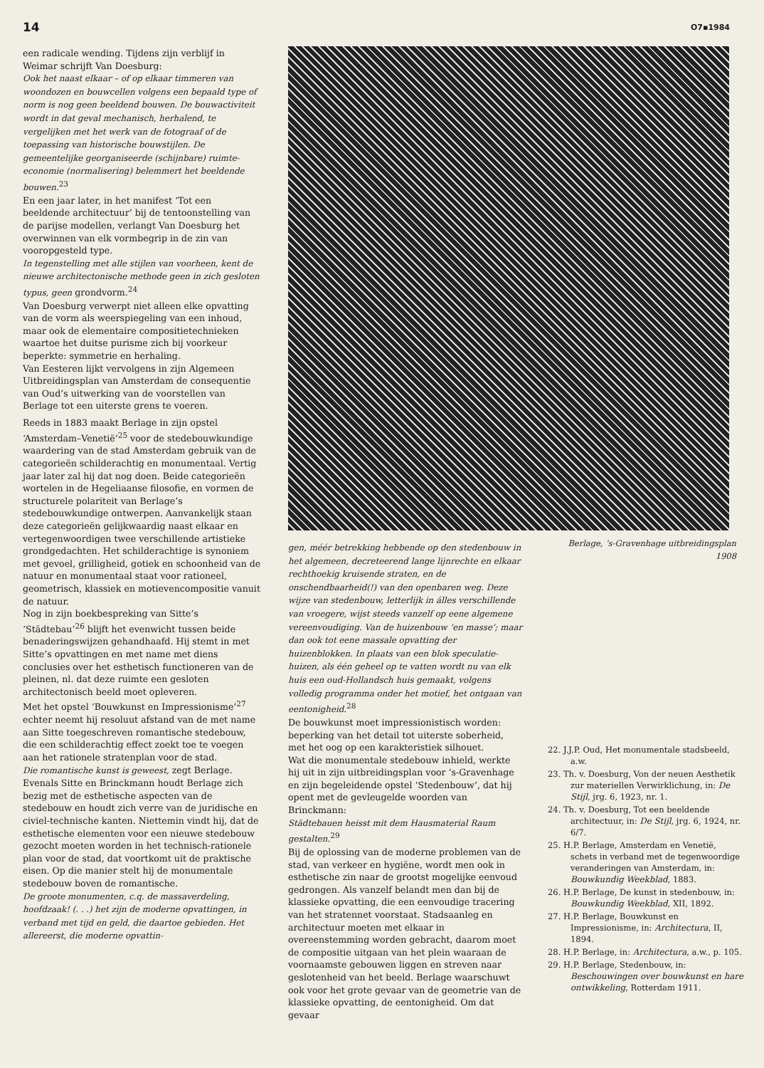14 O7▪1984
een radicale wending. Tijdens zijn verblijf in Weimar schrijft Van Doesburg:
Ook het naast elkaar – of op elkaar timmeren van woondozen en bouwcellen volgens een bepaald type of norm is nog geen beeldend bouwen. De bouwactiviteit wordt in dat geval mechanisch, herhalend, te vergelijken met het werk van de fotograaf of de toepassing van historische bouwstijlen. De gemeentelijke georganiseerde (schijnbare) ruimte-economie (normalisering) belemmert het beeldende bouwen.<sup>23</sup>
En een jaar later, in het manifest ‘Tot een beeldende architectuur’ bij de tentoonstelling van de parijse modellen, verlangt Van Doesburg het overwinnen van elk vormbegrip in de zin van vooropgesteld type.
In tegenstelling met alle stijlen van voorheen, kent de nieuwe architectonische methode geen in zich gesloten typus, geen grondvorm.<sup>24</sup>
Van Doesburg verwerpt niet alleen elke opvatting van de vorm als weerspiegeling van een inhoud, maar ook de elementaire compositietechnieken waartoe het duitse purisme zich bij voorkeur beperkte: symmetrie en herhaling.
Van Eesteren lijkt vervolgens in zijn Algemeen Uitbreidingsplan van Amsterdam de consequentie van Oud’s uitwerking van de voorstellen van Berlage tot een uiterste grens te voeren.
Reeds in 1883 maakt Berlage in zijn opstel ‘Amsterdam–Venetië’<sup>25</sup> voor de stedebouwkundige waardering van de stad Amsterdam gebruik van de categorieën schilderachtig en monumentaal. Vertig jaar later zal hij dat nog doen. Beide categorieën wortelen in de Hegeliaanse filosofie, en vormen de structurele polariteit van Berlage’s stedebouwkundige ontwerpen. Aanvankelijk staan deze categorieën gelijkwaardig naast elkaar en vertegenwoordigen twee verschillende artistieke grondgedachten. Het schilderachtige is synoniem met gevoel, grilligheid, gotiek en schoonheid van de natuur en monumentaal staat voor rationeel, geometrisch, klassiek en motievencompositie vanuit de natuur.
Nog in zijn boekbespreking van Sitte’s ‘Städtebau’<sup>26</sup> blijft het evenwicht tussen beide benaderingswijzen gehandhaafd. Hij stemt in met Sitte’s opvattingen en met name met diens conclusies over het esthetisch functioneren van de pleinen, nl. dat deze ruimte een gesloten architectonisch beeld moet opleveren.
Met het opstel ‘Bouwkunst en Impressionisme’<sup>27</sup> echter neemt hij resoluut afstand van de met name aan Sitte toegeschreven romantische stedebouw, die een schilderachtig effect zoekt toe te voegen aan het rationele stratenplan voor de stad.
Die romantische kunst is geweest, zegt Berlage. Evenals Sitte en Brinckmann houdt Berlage zich bezig met de esthetische aspecten van de stedebouw en houdt zich verre van de juridische en civiel-technische kanten. Niettemin vindt hij, dat de esthetische elementen voor een nieuwe stedebouw gezocht moeten worden in het technisch-rationele plan voor de stad, dat voortkomt uit de praktische eisen. Op die manier stelt hij de monumentale stedebouw boven de romantische.
De groote monumenten, c.q. de massaverdeling, hoofdzaak! (. . .) het zijn de moderne opvattingen, in verband met tijd en geld, die daartoe gebieden. Het allereerst, die moderne opvattin-
Berlage, ’s-Gravenhage uitbreidingsplan
1908
gen, méér betrekking hebbende op den stedenbouw in het algemeen, decreteerend lange lijnrechte en elkaar rechthoekig kruisende straten, en de onschendbaarheid(!) van den openbaren weg. Deze wijze van stedenbouw, letterlijk in álles verschillende van vroegere, wijst steeds vanzelf op eene algemene vereenvoudiging. Van de huizenbouw ‘en masse’; maar dan ook tot eene massale opvatting der huizenblokken. In plaats van een blok speculatie-huizen, als één geheel op te vatten wordt nu van elk huis een oud-Hollandsch huis gemaakt, volgens volledig programma onder het motief, het ontgaan van eentonigheid.<sup>28</sup>
De bouwkunst moet impressionistisch worden: beperking van het detail tot uiterste soberheid, met het oog op een karakteristiek silhouet.
Wat die monumentale stedebouw inhield, werkte hij uit in zijn uitbreidingsplan voor ‘s-Gravenhage en zijn begeleidende opstel ‘Stedenbouw’, dat hij opent met de gevleugelde woorden van Brinckmann:
Städtebauen heisst mit dem Hausmaterial Raum gestalten.<sup>29</sup>
Bij de oplossing van de moderne problemen van de stad, van verkeer en hygiëne, wordt men ook in esthetische zin naar de grootst mogelijke eenvoud gedrongen. Als vanzelf belandt men dan bij de klassieke opvatting, die een eenvoudige tracering van het stratennet voorstaat. Stadsaanleg en architectuur moeten met elkaar in overeenstemming worden gebracht, daarom moet de compositie uitgaan van het plein waaraan de voornaamste gebouwen liggen en streven naar geslotenheid van het beeld. Berlage waarschuwt ook voor het grote gevaar van de geometrie van de klassieke opvatting, de eentonigheid. Om dat gevaar
22. J.J.P. Oud, Het monumentale stadsbeeld, a.w.
23. Th. v. Doesburg, Von der neuen Aesthetik zur materiellen Verwirklichung, in: De Stijl, jrg. 6, 1923, nr. 1.
24. Th. v. Doesburg, Tot een beeldende architectuur, in: De Stijl, jrg. 6, 1924, nr. 6/7.
25. H.P. Berlage, Amsterdam en Venetië, schets in verband met de tegenwoordige veranderingen van Amsterdam, in: Bouwkundig Weekblad, 1883.
26. H.P. Berlage, De kunst in stedenbouw, in: Bouwkundig Weekblad, XII, 1892.
27. H.P. Berlage, Bouwkunst en Impressionisme, in: Architectura, II, 1894.
28. H.P. Berlage, in: Architectura, a.w., p. 105.
29. H.P. Berlage, Stedenbouw, in: Beschouwingen over bouwkunst en hare ontwikkeling, Rotterdam 1911.